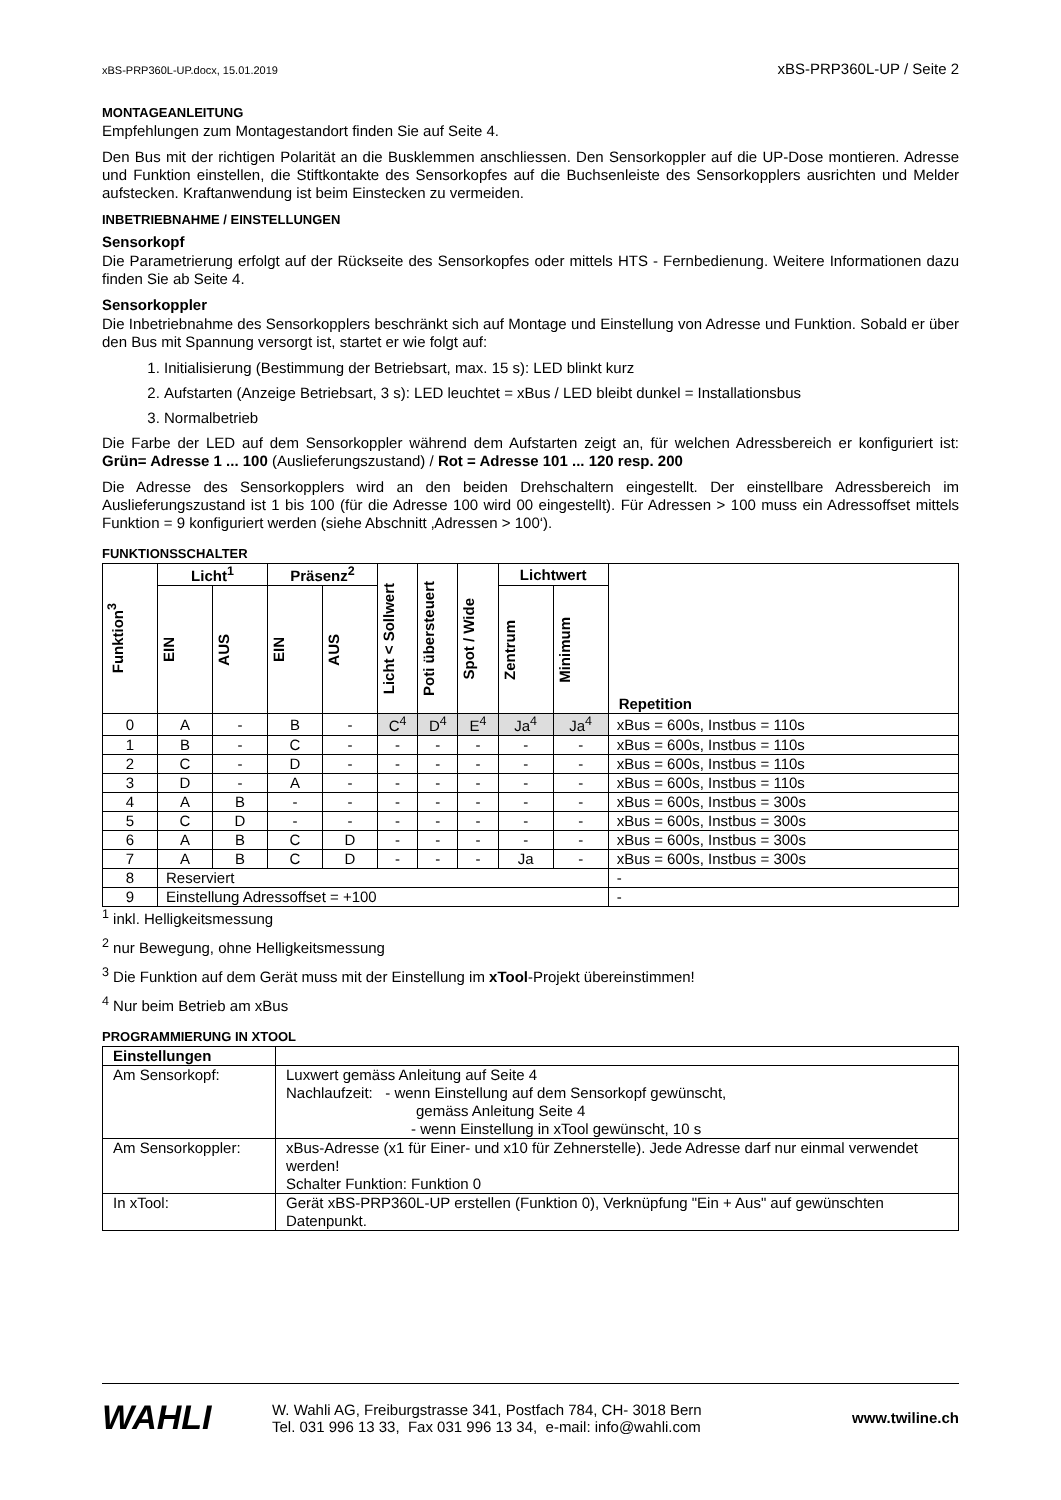xBS-PRP360L-UP.docx, 15.01.2019 xBS-PRP360L-UP / Seite 2
MONTAGEANLEITUNG
Empfehlungen zum Montagestandort finden Sie auf Seite 4.
Den Bus mit der richtigen Polarität an die Busklemmen anschliessen. Den Sensorkoppler auf die UP-Dose montieren. Adresse und Funktion einstellen, die Stiftkontakte des Sensorkopfes auf die Buchsenleiste des Sensorkopplers ausrichten und Melder aufstecken. Kraftanwendung ist beim Einstecken zu vermeiden.
INBETRIEBNAHME / EINSTELLUNGEN
Sensorkopf
Die Parametrierung erfolgt auf der Rückseite des Sensorkopfes oder mittels HTS - Fernbedienung. Weitere Informationen dazu finden Sie ab Seite 4.
Sensorkoppler
Die Inbetriebnahme des Sensorkopplers beschränkt sich auf Montage und Einstellung von Adresse und Funktion. Sobald er über den Bus mit Spannung versorgt ist, startet er wie folgt auf:
1. Initialisierung (Bestimmung der Betriebsart, max. 15 s): LED blinkt kurz
2. Aufstarten (Anzeige Betriebsart, 3 s): LED leuchtet = xBus / LED bleibt dunkel = Installationsbus
3. Normalbetrieb
Die Farbe der LED auf dem Sensorkoppler während dem Aufstarten zeigt an, für welchen Adressbereich er konfiguriert ist: Grün= Adresse 1 ... 100 (Auslieferungszustand) / Rot = Adresse 101 ... 120 resp. 200
Die Adresse des Sensorkopplers wird an den beiden Drehschaltern eingestellt. Der einstellbare Adressbereich im Auslieferungszustand ist 1 bis 100 (für die Adresse 100 wird 00 eingestellt). Für Adressen > 100 muss ein Adressoffset mittels Funktion = 9 konfiguriert werden (siehe Abschnitt ‚Adressen > 100‘).
FUNKTIONSSCHALTER
| Funktion<sup>3</sup> | Licht<sup>1</sup> | | Präsenz<sup>2</sup> | | Licht < Sollwert | Poti übersteuert | Spot / Wide | Lichtwert | | Repetition |
| --- | --- | --- | --- | --- | --- | --- | --- | --- | --- | --- |
| | EIN | AUS | EIN | AUS | | | | Zentrum | Minimum | |
| 0 | A | - | B | - | C<sup>4</sup> | D<sup>4</sup> | E<sup>4</sup> | Ja<sup>4</sup> | Ja<sup>4</sup> | xBus = 600s, Instbus = 110s |
| 1 | B | - | C | - | - | - | - | - | - | xBus = 600s, Instbus = 110s |
| 2 | C | - | D | - | - | - | - | - | - | xBus = 600s, Instbus = 110s |
| 3 | D | - | A | - | - | - | - | - | - | xBus = 600s, Instbus = 110s |
| 4 | A | B | - | - | - | - | - | - | - | xBus = 600s, Instbus = 300s |
| 5 | C | D | - | - | - | - | - | - | - | xBus = 600s, Instbus = 300s |
| 6 | A | B | C | D | - | - | - | - | - | xBus = 600s, Instbus = 300s |
| 7 | A | B | C | D | - | - | - | Ja | - | xBus = 600s, Instbus = 300s |
| 8 | Reserviert | | | | | | | | | - |
| 9 | Einstellung Adressoffset = +100 | | | | | | | | | - |
<sup>1</sup> inkl. Helligkeitsmessung
<sup>2</sup> nur Bewegung, ohne Helligkeitsmessung
<sup>3</sup> Die Funktion auf dem Gerät muss mit der Einstellung im xTool-Projekt übereinstimmen!
<sup>4</sup> Nur beim Betrieb am xBus
PROGRAMMIERUNG IN XTOOL
| Einstellungen | |
| Am Sensorkopf: | Luxwert gemäss Anleitung auf Seite 4 Nachlaufzeit: - wenn Einstellung auf dem Sensorkopf gewünscht, gemäss Anleitung Seite 4 - wenn Einstellung in xTool gewünscht, 10 s |
| Am Sensorkoppler: | xBus-Adresse (x1 für Einer- und x10 für Zehnerstelle). Jede Adresse darf nur einmal verwendet werden! Schalter Funktion: Funktion 0 |
| In xTool: | Gerät xBS-PRP360L-UP erstellen (Funktion 0), Verknüpfung "Ein + Aus" auf gewünschten Datenpunkt. |
WAHLI
W. Wahli AG, Freiburgstrasse 341, Postfach 784, CH- 3018 Bern
Tel. 031 996 13 33, Fax 031 996 13 34, e-mail: info@wahli.com
www.twiline.ch